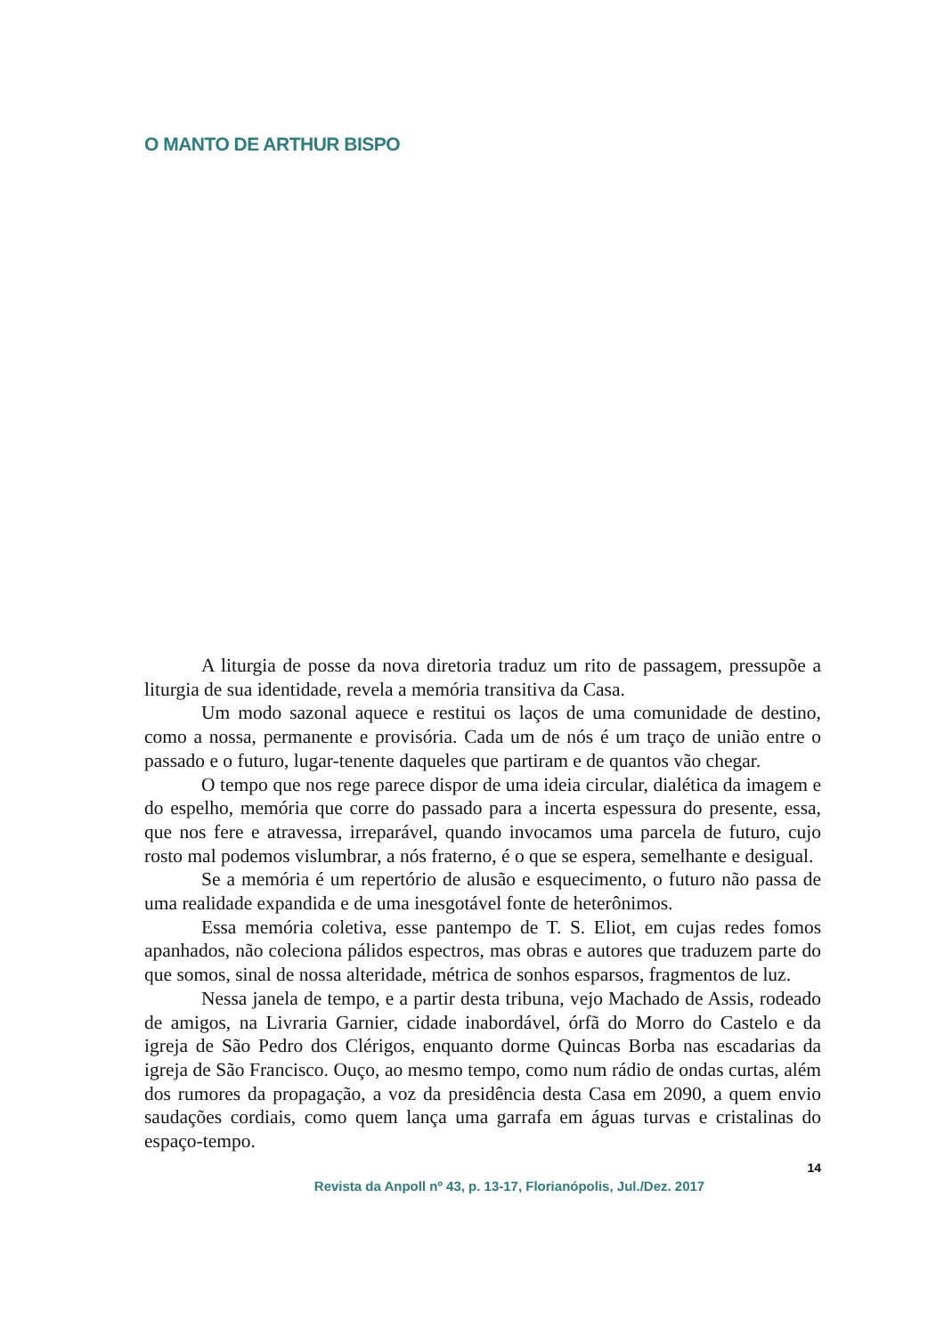O MANTO DE ARTHUR BISPO
A liturgia de posse da nova diretoria traduz um rito de passagem, pressupõe a liturgia de sua identidade, revela a memória transitiva da Casa.
Um modo sazonal aquece e restitui os laços de uma comunidade de destino, como a nossa, permanente e provisória. Cada um de nós é um traço de união entre o passado e o futuro, lugar-tenente daqueles que partiram e de quantos vão chegar.
O tempo que nos rege parece dispor de uma ideia circular, dialética da imagem e do espelho, memória que corre do passado para a incerta espessura do presente, essa, que nos fere e atravessa, irreparável, quando invocamos uma parcela de futuro, cujo rosto mal podemos vislumbrar, a nós fraterno, é o que se espera, semelhante e desigual.
Se a memória é um repertório de alusão e esquecimento, o futuro não passa de uma realidade expandida e de uma inesgotável fonte de heterônimos.
Essa memória coletiva, esse pantempo de T. S. Eliot, em cujas redes fomos apanhados, não coleciona pálidos espectros, mas obras e autores que traduzem parte do que somos, sinal de nossa alteridade, métrica de sonhos esparsos, fragmentos de luz.
Nessa janela de tempo, e a partir desta tribuna, vejo Machado de Assis, rodeado de amigos, na Livraria Garnier, cidade inabordável, órfã do Morro do Castelo e da igreja de São Pedro dos Clérigos, enquanto dorme Quincas Borba nas escadarias da igreja de São Francisco. Ouço, ao mesmo tempo, como num rádio de ondas curtas, além dos rumores da propagação, a voz da presidência desta Casa em 2090, a quem envio saudações cordiais, como quem lança uma garrafa em águas turvas e cristalinas do espaço-tempo.
14
Revista da Anpoll nº 43, p. 13-17, Florianópolis, Jul./Dez. 2017